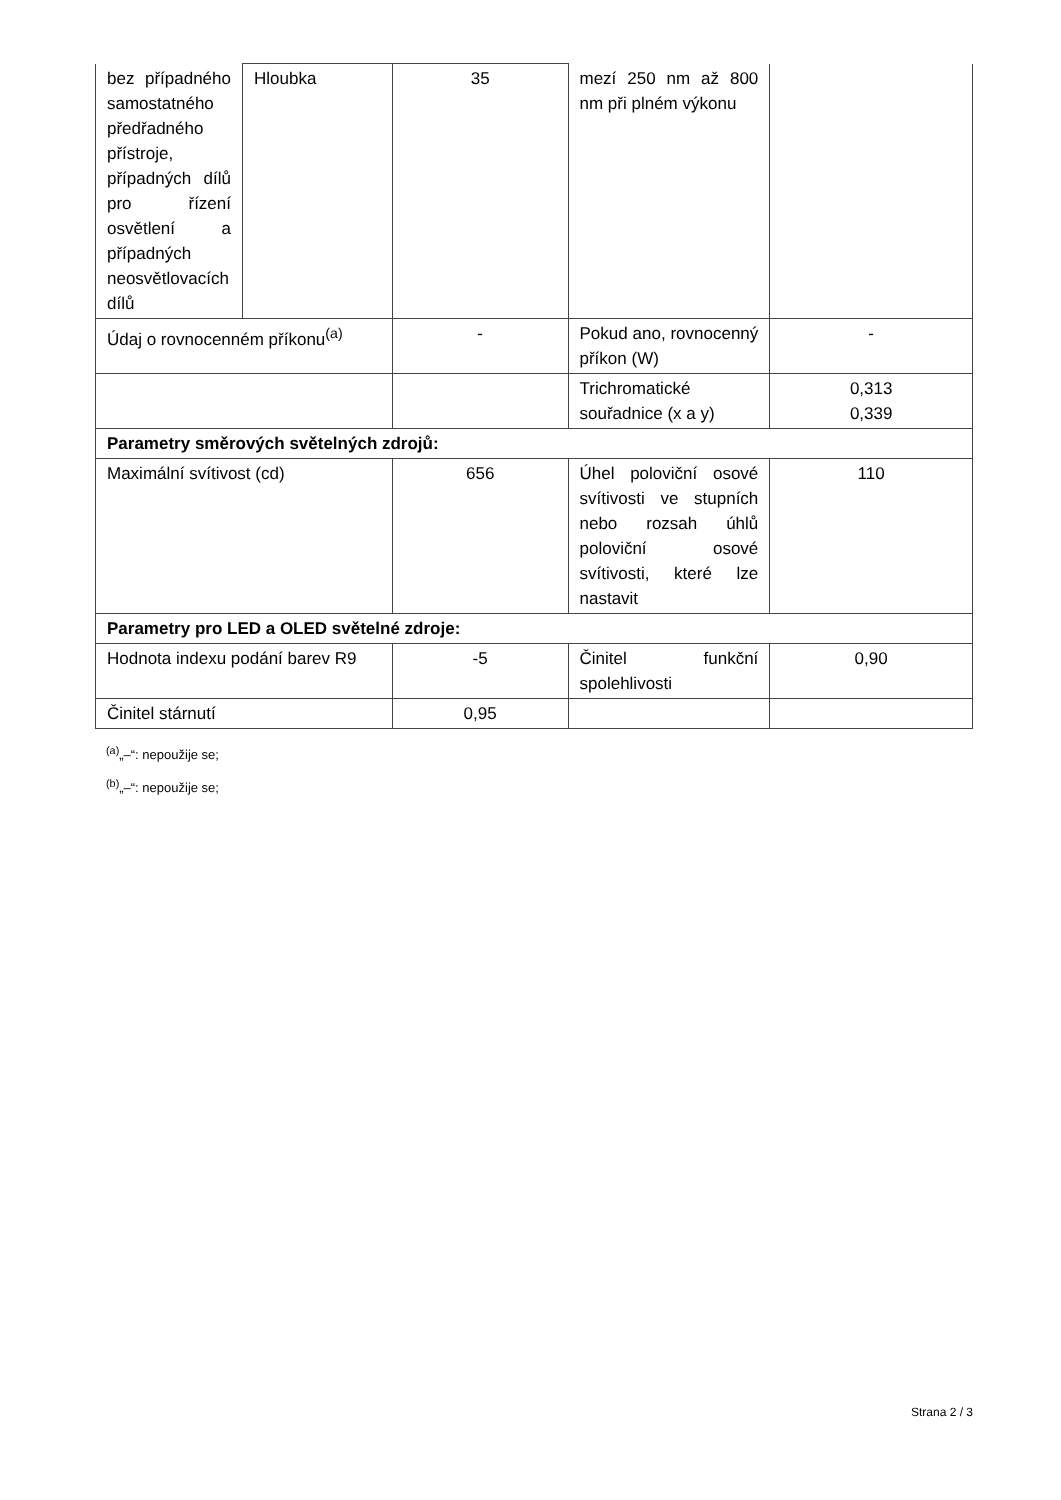| bez případného samostatného předřadného přístroje, případných dílů pro řízení osvětlení a případných neosvětlovacích dílů | Hloubka | 35 | mezí 250 nm až 800 nm při plném výkonu | |
| Údaj o rovnocenném příkonu<sup>(a)</sup> | | - | Pokud ano, rovnocenný příkon (W) | - |
| | | | Trichromatické souřadnice (x a y) | 0,313 0,339 |
| Parametry směrových světelných zdrojů: | | | | |
| Maximální svítivost (cd) | | 656 | Úhel poloviční osové svítivosti ve stupních nebo rozsah úhlů poloviční osové svítivosti, které lze nastavit | 110 |
| Parametry pro LED a OLED světelné zdroje: | | | | |
| Hodnota indexu podání barev R9 | | -5 | Činitel funkční spolehlivosti | 0,90 |
| Činitel stárnutí | | 0,95 | | |
<sup>(a)</sup>„–“: nepoužije se;
<sup>(b)</sup>„–“: nepoužije se;
Strana 2 / 3